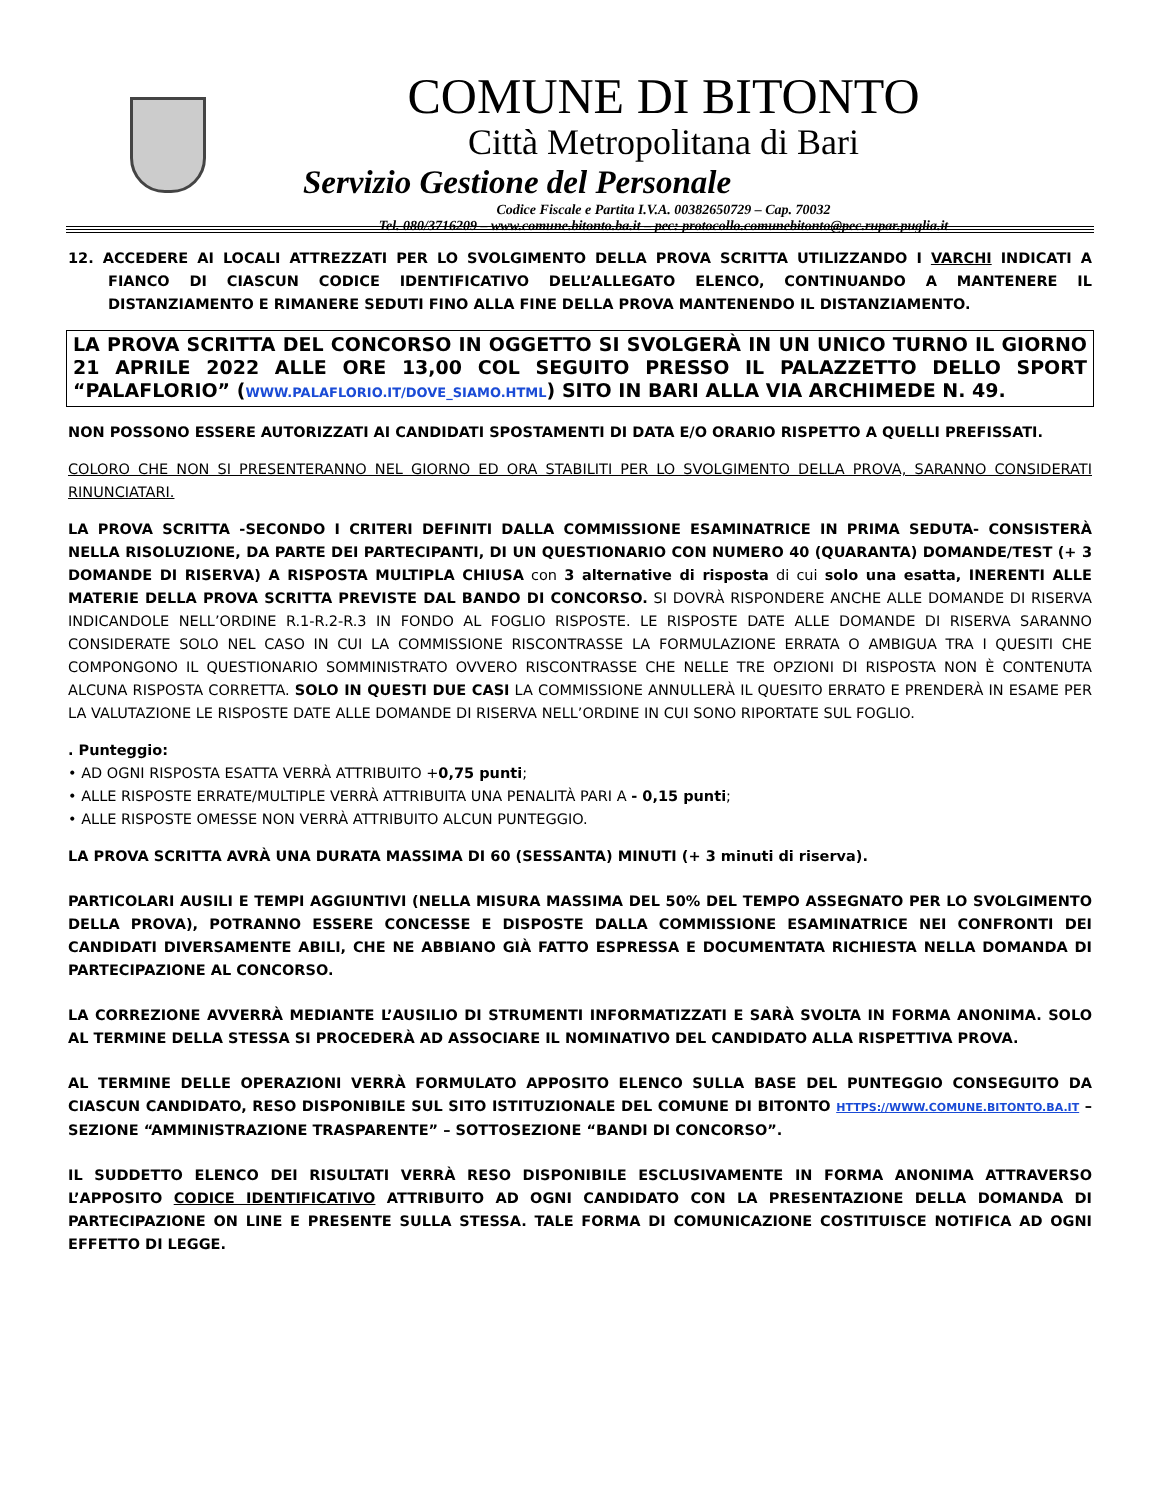COMUNE DI BITONTO
Città Metropolitana di Bari
Servizio Gestione del Personale
Codice Fiscale e Partita I.V.A. 00382650729 – Cap. 70032
Tel. 080/3716209 – www.comune.bitonto.ba.it – pec: protocollo.comunebitonto@pec.rupar.puglia.it
12. ACCEDERE AI LOCALI ATTREZZATI PER LO SVOLGIMENTO DELLA PROVA SCRITTA UTILIZZANDO I VARCHI INDICATI A FIANCO DI CIASCUN CODICE IDENTIFICATIVO DELL’ALLEGATO ELENCO, CONTINUANDO A MANTENERE IL DISTANZIAMENTO E RIMANERE SEDUTI FINO ALLA FINE DELLA PROVA MANTENENDO IL DISTANZIAMENTO.
LA PROVA SCRITTA DEL CONCORSO IN OGGETTO SI SVOLGERÀ IN UN UNICO TURNO IL GIORNO 21 APRILE 2022 ALLE ORE 13,00 COL SEGUITO PRESSO IL PALAZZETTO DELLO SPORT “PALAFLORIO” (WWW.PALAFLORIO.IT/DOVE_SIAMO.HTML) SITO IN BARI ALLA VIA ARCHIMEDE N. 49.
NON POSSONO ESSERE AUTORIZZATI AI CANDIDATI SPOSTAMENTI DI DATA E/O ORARIO RISPETTO A QUELLI PREFISSATI.
COLORO CHE NON SI PRESENTERANNO NEL GIORNO ED ORA STABILITI PER LO SVOLGIMENTO DELLA PROVA, SARANNO CONSIDERATI RINUNCIATARI.
LA PROVA SCRITTA -SECONDO I CRITERI DEFINITI DALLA COMMISSIONE ESAMINATRICE IN PRIMA SEDUTA- CONSISTERÀ NELLA RISOLUZIONE, DA PARTE DEI PARTECIPANTI, DI UN QUESTIONARIO CON NUMERO 40 (QUARANTA) DOMANDE/TEST (+ 3 DOMANDE DI RISERVA) A RISPOSTA MULTIPLA CHIUSA con 3 alternative di risposta di cui solo una esatta, INERENTI ALLE MATERIE DELLA PROVA SCRITTA PREVISTE DAL BANDO DI CONCORSO. SI DOVRÀ RISPONDERE ANCHE ALLE DOMANDE DI RISERVA INDICANDOLE NELL’ORDINE R.1-R.2-R.3 IN FONDO AL FOGLIO RISPOSTE. LE RISPOSTE DATE ALLE DOMANDE DI RISERVA SARANNO CONSIDERATE SOLO NEL CASO IN CUI LA COMMISSIONE RISCONTRASSE LA FORMULAZIONE ERRATA O AMBIGUA TRA I QUESITI CHE COMPONGONO IL QUESTIONARIO SOMMINISTRATO OVVERO RISCONTRASSE CHE NELLE TRE OPZIONI DI RISPOSTA NON È CONTENUTA ALCUNA RISPOSTA CORRETTA. SOLO IN QUESTI DUE CASI LA COMMISSIONE ANNULLERÀ IL QUESITO ERRATO E PRENDERÀ IN ESAME PER LA VALUTAZIONE LE RISPOSTE DATE ALLE DOMANDE DI RISERVA NELL’ORDINE IN CUI SONO RIPORTATE SUL FOGLIO.
. Punteggio:
• AD OGNI RISPOSTA ESATTA VERRÀ ATTRIBUITO +0,75 punti;
• ALLE RISPOSTE ERRATE/MULTIPLE VERRÀ ATTRIBUITA UNA PENALITÀ PARI A - 0,15 punti;
• ALLE RISPOSTE OMESSE NON VERRÀ ATTRIBUITO ALCUN PUNTEGGIO.
LA PROVA SCRITTA AVRÀ UNA DURATA MASSIMA DI 60 (SESSANTA) MINUTI (+ 3 minuti di riserva).
PARTICOLARI AUSILI E TEMPI AGGIUNTIVI (NELLA MISURA MASSIMA DEL 50% DEL TEMPO ASSEGNATO PER LO SVOLGIMENTO DELLA PROVA), POTRANNO ESSERE CONCESSE E DISPOSTE DALLA COMMISSIONE ESAMINATRICE NEI CONFRONTI DEI CANDIDATI DIVERSAMENTE ABILI, CHE NE ABBIANO GIÀ FATTO ESPRESSA E DOCUMENTATA RICHIESTA NELLA DOMANDA DI PARTECIPAZIONE AL CONCORSO.
LA CORREZIONE AVVERRÀ MEDIANTE L’AUSILIO DI STRUMENTI INFORMATIZZATI E SARÀ SVOLTA IN FORMA ANONIMA. SOLO AL TERMINE DELLA STESSA SI PROCEDERÀ AD ASSOCIARE IL NOMINATIVO DEL CANDIDATO ALLA RISPETTIVA PROVA.
AL TERMINE DELLE OPERAZIONI VERRÀ FORMULATO APPOSITO ELENCO SULLA BASE DEL PUNTEGGIO CONSEGUITO DA CIASCUN CANDIDATO, RESO DISPONIBILE SUL SITO ISTITUZIONALE DEL COMUNE DI BITONTO HTTPS://WWW.COMUNE.BITONTO.BA.IT – SEZIONE “AMMINISTRAZIONE TRASPARENTE” – SOTTOSEZIONE “BANDI DI CONCORSO”.
IL SUDDETTO ELENCO DEI RISULTATI VERRÀ RESO DISPONIBILE ESCLUSIVAMENTE IN FORMA ANONIMA ATTRAVERSO L’APPOSITO CODICE IDENTIFICATIVO ATTRIBUITO AD OGNI CANDIDATO CON LA PRESENTAZIONE DELLA DOMANDA DI PARTECIPAZIONE ON LINE E PRESENTE SULLA STESSA. TALE FORMA DI COMUNICAZIONE COSTITUISCE NOTIFICA AD OGNI EFFETTO DI LEGGE.